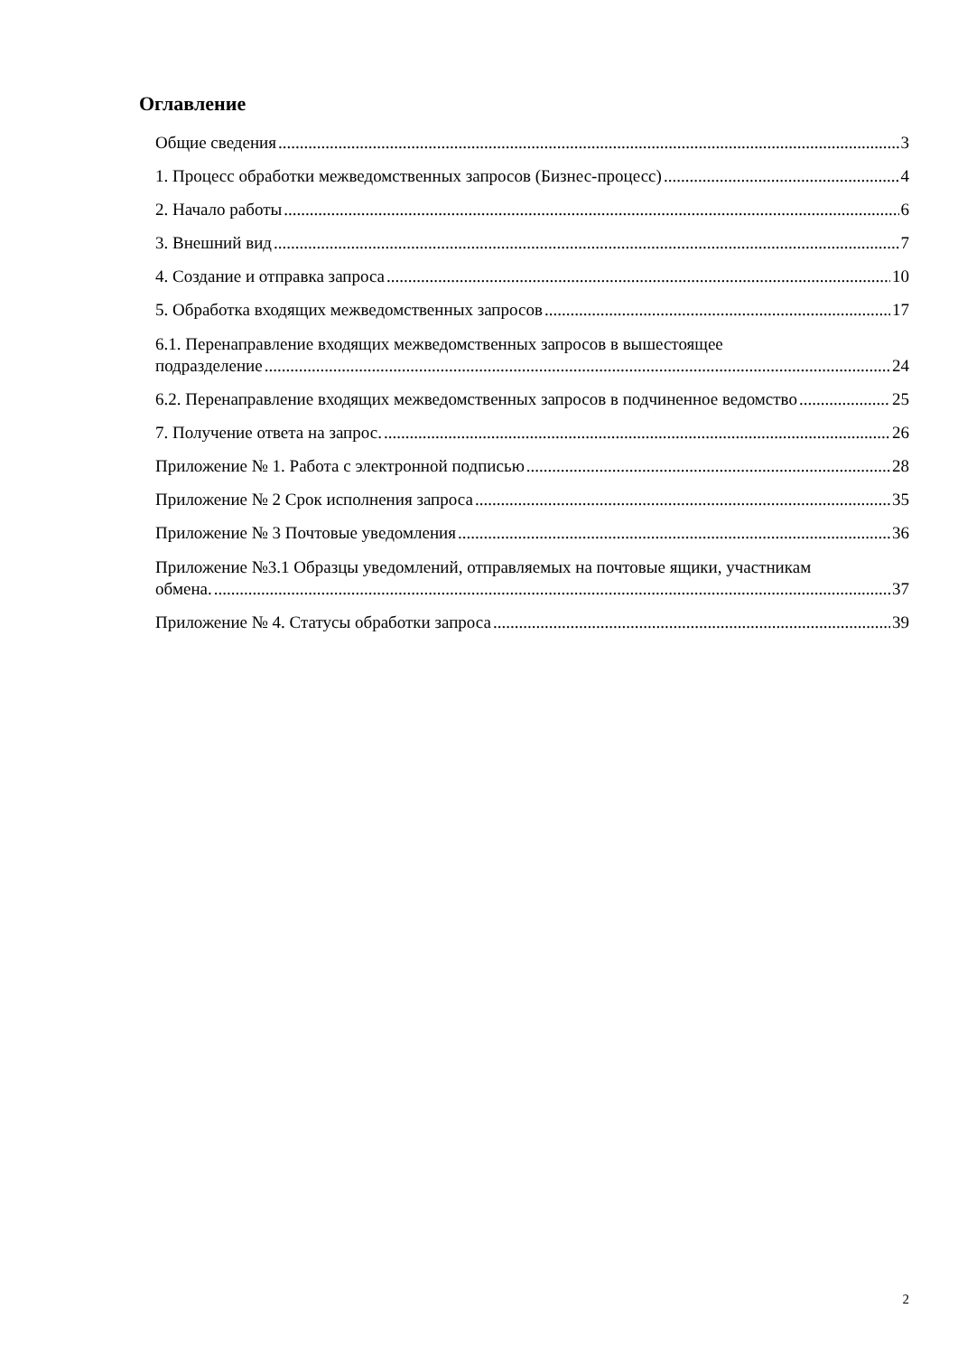Оглавление
Общие сведения 3
1. Процесс обработки межведомственных запросов (Бизнес-процесс) 4
2. Начало работы 6
3. Внешний вид 7
4. Создание и отправка запроса 10
5. Обработка входящих межведомственных запросов 17
6.1. Перенаправление входящих межведомственных запросов в вышестоящее
подразделение 24
6.2. Перенаправление входящих межведомственных запросов в подчиненное ведомство 25
7. Получение ответа на запрос. 26
Приложение № 1. Работа с электронной подписью 28
Приложение № 2 Срок исполнения запроса 35
Приложение № 3 Почтовые уведомления 36
Приложение №3.1 Образцы уведомлений, отправляемых на почтовые ящики, участникам
обмена. 37
Приложение № 4. Статусы обработки запроса 39
2